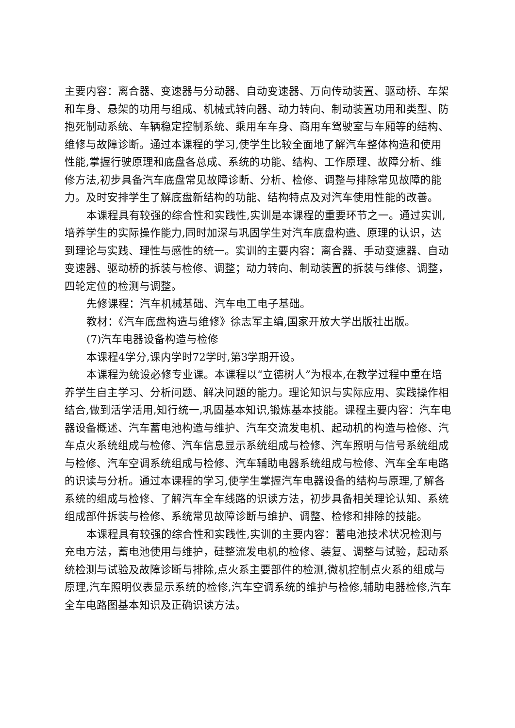主要内容：离合器、变速器与分动器、自动变速器、万向传动装置、驱动桥、车架和车身、悬架的功用与组成、机械式转向器、动力转向、制动装置功用和类型、防抱死制动系统、车辆稳定控制系统、乘用车车身、商用车驾驶室与车厢等的结构、维修与故障诊断。通过本课程的学习,使学生比较全面地了解汽车整体构造和使用性能,掌握行驶原理和底盘各总成、系统的功能、结构、工作原理、故障分析、维修方法,初步具备汽车底盘常见故障诊断、分析、检修、调整与排除常见故障的能力。及时安排学生了解底盘新结构的功能、结构特点及对汽车使用性能的改善。
本课程具有较强的综合性和实践性,实训是本课程的重要环节之一。通过实训,培养学生的实际操作能力,同时加深与巩固学生对汽车底盘构造、原理的认识，达到理论与实践、理性与感性的统一。实训的主要内容：离合器、手动变速器、自动变速器、驱动桥的拆装与检修、调整；动力转向、制动装置的拆装与维修、调整，四轮定位的检测与调整。
先修课程：汽车机械基础、汽车电工电子基础。
教材：《汽车底盘构造与维修》徐志军主编,国家开放大学出版社出版。
(7)汽车电器设备构造与检修
本课程4学分,课内学时72学时,第3学期开设。
本课程为统设必修专业课。本课程以“立德树人”为根本,在教学过程中重在培养学生自主学习、分析问题、解决问题的能力。理论知识与实际应用、实践操作相结合,做到活学活用,知行统一,巩固基本知识,锻炼基本技能。课程主要内容：汽车电器设备概述、汽车蓄电池构造与维护、汽车交流发电机、起动机的构造与检修、汽车点火系统组成与检修、汽车信息显示系统组成与检修、汽车照明与信号系统组成与检修、汽车空调系统组成与检修、汽车辅助电器系统组成与检修、汽车全车电路的识读与分析。通过本课程的学习,使学生掌握汽车电器设备的结构与原理,了解各系统的组成与检修、了解汽车全车线路的识读方法，初步具备相关理论认知、系统组成部件拆装与检修、系统常见故障诊断与维护、调整、检修和排除的技能。
本课程具有较强的综合性和实践性,实训的主要内容：蓄电池技术状况检测与充电方法，蓄电池使用与维护，硅整流发电机的检修、装复、调整与试验，起动系统检测与试验及故障诊断与排除,点火系主要部件的检测,微机控制点火系的组成与原理,汽车照明仪表显示系统的检修,汽车空调系统的维护与检修,辅助电器检修,汽车全车电路图基本知识及正确识读方法。